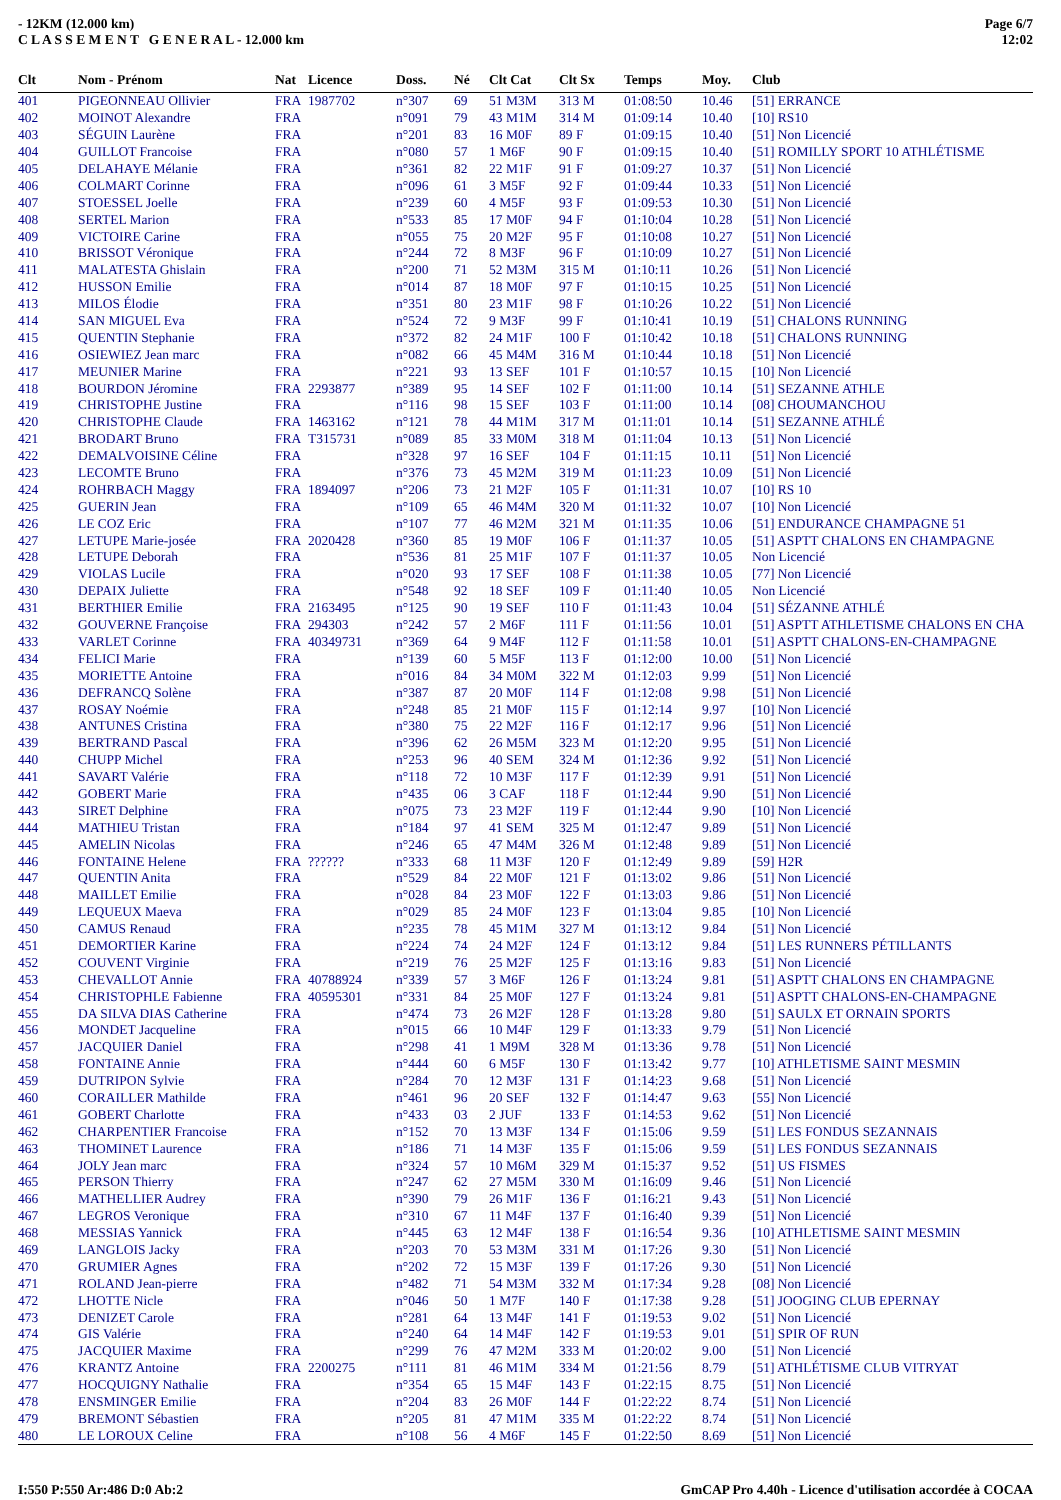- 12KM (12.000 km)
C L A S S E M E N T G E N E R A L - 12.000 km
Page 6/7
12:02
| Clt | Nom - Prénom | Nat | Licence | Doss. | Né | Clt Cat | Clt Sx | Temps | Moy. | Club |
| --- | --- | --- | --- | --- | --- | --- | --- | --- | --- | --- |
| 401 | PIGEONNEAU Ollivier | FRA | 1987702 | n°307 | 69 | 51 M3M | 313 M | 01:08:50 | 10.46 | [51] ERRANCE |
| 402 | MOINOT Alexandre | FRA | | n°091 | 79 | 43 M1M | 314 M | 01:09:14 | 10.40 | [10] RS10 |
| 403 | SÉGUIN Laurène | FRA | | n°201 | 83 | 16 M0F | 89 F | 01:09:15 | 10.40 | [51] Non Licencié |
| 404 | GUILLOT Francoise | FRA | | n°080 | 57 | 1 M6F | 90 F | 01:09:15 | 10.40 | [51] ROMILLY SPORT 10 ATHLÉTISME |
| 405 | DELAHAYE Mélanie | FRA | | n°361 | 82 | 22 M1F | 91 F | 01:09:27 | 10.37 | [51] Non Licencié |
| 406 | COLMART Corinne | FRA | | n°096 | 61 | 3 M5F | 92 F | 01:09:44 | 10.33 | [51] Non Licencié |
| 407 | STOESSEL Joelle | FRA | | n°239 | 60 | 4 M5F | 93 F | 01:09:53 | 10.30 | [51] Non Licencié |
| 408 | SERTEL Marion | FRA | | n°533 | 85 | 17 M0F | 94 F | 01:10:04 | 10.28 | [51] Non Licencié |
| 409 | VICTOIRE Carine | FRA | | n°055 | 75 | 20 M2F | 95 F | 01:10:08 | 10.27 | [51] Non Licencié |
| 410 | BRISSOT Véronique | FRA | | n°244 | 72 | 8 M3F | 96 F | 01:10:09 | 10.27 | [51] Non Licencié |
| 411 | MALATESTA Ghislain | FRA | | n°200 | 71 | 52 M3M | 315 M | 01:10:11 | 10.26 | [51] Non Licencié |
| 412 | HUSSON Emilie | FRA | | n°014 | 87 | 18 M0F | 97 F | 01:10:15 | 10.25 | [51] Non Licencié |
| 413 | MILOS Élodie | FRA | | n°351 | 80 | 23 M1F | 98 F | 01:10:26 | 10.22 | [51] Non Licencié |
| 414 | SAN MIGUEL Eva | FRA | | n°524 | 72 | 9 M3F | 99 F | 01:10:41 | 10.19 | [51] CHALONS RUNNING |
| 415 | QUENTIN Stephanie | FRA | | n°372 | 82 | 24 M1F | 100 F | 01:10:42 | 10.18 | [51] CHALONS RUNNING |
| 416 | OSIEWIEZ Jean marc | FRA | | n°082 | 66 | 45 M4M | 316 M | 01:10:44 | 10.18 | [51] Non Licencié |
| 417 | MEUNIER Marine | FRA | | n°221 | 93 | 13 SEF | 101 F | 01:10:57 | 10.15 | [10] Non Licencié |
| 418 | BOURDON Jéromine | FRA | 2293877 | n°389 | 95 | 14 SEF | 102 F | 01:11:00 | 10.14 | [51] SEZANNE ATHLE |
| 419 | CHRISTOPHE Justine | FRA | | n°116 | 98 | 15 SEF | 103 F | 01:11:00 | 10.14 | [08] CHOUMANCHOU |
| 420 | CHRISTOPHE Claude | FRA | 1463162 | n°121 | 78 | 44 M1M | 317 M | 01:11:01 | 10.14 | [51] SEZANNE ATHLÉ |
| 421 | BRODART Bruno | FRA | T315731 | n°089 | 85 | 33 M0M | 318 M | 01:11:04 | 10.13 | [51] Non Licencié |
| 422 | DEMALVOISINE Céline | FRA | | n°328 | 97 | 16 SEF | 104 F | 01:11:15 | 10.11 | [51] Non Licencié |
| 423 | LECOMTE Bruno | FRA | | n°376 | 73 | 45 M2M | 319 M | 01:11:23 | 10.09 | [51] Non Licencié |
| 424 | ROHRBACH Maggy | FRA | 1894097 | n°206 | 73 | 21 M2F | 105 F | 01:11:31 | 10.07 | [10] RS 10 |
| 425 | GUERIN Jean | FRA | | n°109 | 65 | 46 M4M | 320 M | 01:11:32 | 10.07 | [10] Non Licencié |
| 426 | LE COZ Eric | FRA | | n°107 | 77 | 46 M2M | 321 M | 01:11:35 | 10.06 | [51] ENDURANCE CHAMPAGNE 51 |
| 427 | LETUPE Marie-josée | FRA | 2020428 | n°360 | 85 | 19 M0F | 106 F | 01:11:37 | 10.05 | [51] ASPTT CHALONS EN CHAMPAGNE |
| 428 | LETUPE Deborah | FRA | | n°536 | 81 | 25 M1F | 107 F | 01:11:37 | 10.05 | Non Licencié |
| 429 | VIOLAS Lucile | FRA | | n°020 | 93 | 17 SEF | 108 F | 01:11:38 | 10.05 | [77] Non Licencié |
| 430 | DEPAIX Juliette | FRA | | n°548 | 92 | 18 SEF | 109 F | 01:11:40 | 10.05 | Non Licencié |
| 431 | BERTHIER Emilie | FRA | 2163495 | n°125 | 90 | 19 SEF | 110 F | 01:11:43 | 10.04 | [51] SÉZANNE ATHLÉ |
| 432 | GOUVERNE Françoise | FRA | 294303 | n°242 | 57 | 2 M6F | 111 F | 01:11:56 | 10.01 | [51] ASPTT ATHLETISME CHALONS EN CHA |
| 433 | VARLET Corinne | FRA | 40349731 | n°369 | 64 | 9 M4F | 112 F | 01:11:58 | 10.01 | [51] ASPTT CHALONS-EN-CHAMPAGNE |
| 434 | FELICI Marie | FRA | | n°139 | 60 | 5 M5F | 113 F | 01:12:00 | 10.00 | [51] Non Licencié |
| 435 | MORIETTE Antoine | FRA | | n°016 | 84 | 34 M0M | 322 M | 01:12:03 | 9.99 | [51] Non Licencié |
| 436 | DEFRANCQ Solène | FRA | | n°387 | 87 | 20 M0F | 114 F | 01:12:08 | 9.98 | [51] Non Licencié |
| 437 | ROSAY Noémie | FRA | | n°248 | 85 | 21 M0F | 115 F | 01:12:14 | 9.97 | [10] Non Licencié |
| 438 | ANTUNES Cristina | FRA | | n°380 | 75 | 22 M2F | 116 F | 01:12:17 | 9.96 | [51] Non Licencié |
| 439 | BERTRAND Pascal | FRA | | n°396 | 62 | 26 M5M | 323 M | 01:12:20 | 9.95 | [51] Non Licencié |
| 440 | CHUPP Michel | FRA | | n°253 | 96 | 40 SEM | 324 M | 01:12:36 | 9.92 | [51] Non Licencié |
| 441 | SAVART Valérie | FRA | | n°118 | 72 | 10 M3F | 117 F | 01:12:39 | 9.91 | [51] Non Licencié |
| 442 | GOBERT Marie | FRA | | n°435 | 06 | 3 CAF | 118 F | 01:12:44 | 9.90 | [51] Non Licencié |
| 443 | SIRET Delphine | FRA | | n°075 | 73 | 23 M2F | 119 F | 01:12:44 | 9.90 | [10] Non Licencié |
| 444 | MATHIEU Tristan | FRA | | n°184 | 97 | 41 SEM | 325 M | 01:12:47 | 9.89 | [51] Non Licencié |
| 445 | AMELIN Nicolas | FRA | | n°246 | 65 | 47 M4M | 326 M | 01:12:48 | 9.89 | [51] Non Licencié |
| 446 | FONTAINE Helene | FRA | ?????? | n°333 | 68 | 11 M3F | 120 F | 01:12:49 | 9.89 | [59] H2R |
| 447 | QUENTIN Anita | FRA | | n°529 | 84 | 22 M0F | 121 F | 01:13:02 | 9.86 | [51] Non Licencié |
| 448 | MAILLET Emilie | FRA | | n°028 | 84 | 23 M0F | 122 F | 01:13:03 | 9.86 | [51] Non Licencié |
| 449 | LEQUEUX Maeva | FRA | | n°029 | 85 | 24 M0F | 123 F | 01:13:04 | 9.85 | [10] Non Licencié |
| 450 | CAMUS Renaud | FRA | | n°235 | 78 | 45 M1M | 327 M | 01:13:12 | 9.84 | [51] Non Licencié |
| 451 | DEMORTIER Karine | FRA | | n°224 | 74 | 24 M2F | 124 F | 01:13:12 | 9.84 | [51] LES RUNNERS PÉTILLANTS |
| 452 | COUVENT Virginie | FRA | | n°219 | 76 | 25 M2F | 125 F | 01:13:16 | 9.83 | [51] Non Licencié |
| 453 | CHEVALLOT Annie | FRA | 40788924 | n°339 | 57 | 3 M6F | 126 F | 01:13:24 | 9.81 | [51] ASPTT CHALONS EN CHAMPAGNE |
| 454 | CHRISTOPHLE Fabienne | FRA | 40595301 | n°331 | 84 | 25 M0F | 127 F | 01:13:24 | 9.81 | [51] ASPTT CHALONS-EN-CHAMPAGNE |
| 455 | DA SILVA DIAS Catherine | FRA | | n°474 | 73 | 26 M2F | 128 F | 01:13:28 | 9.80 | [51] SAULX ET ORNAIN SPORTS |
| 456 | MONDET Jacqueline | FRA | | n°015 | 66 | 10 M4F | 129 F | 01:13:33 | 9.79 | [51] Non Licencié |
| 457 | JACQUIER Daniel | FRA | | n°298 | 41 | 1 M9M | 328 M | 01:13:36 | 9.78 | [51] Non Licencié |
| 458 | FONTAINE Annie | FRA | | n°444 | 60 | 6 M5F | 130 F | 01:13:42 | 9.77 | [10] ATHLETISME SAINT MESMIN |
| 459 | DUTRIPON Sylvie | FRA | | n°284 | 70 | 12 M3F | 131 F | 01:14:23 | 9.68 | [51] Non Licencié |
| 460 | CORAILLER Mathilde | FRA | | n°461 | 96 | 20 SEF | 132 F | 01:14:47 | 9.63 | [55] Non Licencié |
| 461 | GOBERT Charlotte | FRA | | n°433 | 03 | 2 JUF | 133 F | 01:14:53 | 9.62 | [51] Non Licencié |
| 462 | CHARPENTIER Francoise | FRA | | n°152 | 70 | 13 M3F | 134 F | 01:15:06 | 9.59 | [51] LES FONDUS SEZANNAIS |
| 463 | THOMINET Laurence | FRA | | n°186 | 71 | 14 M3F | 135 F | 01:15:06 | 9.59 | [51] LES FONDUS SEZANNAIS |
| 464 | JOLY Jean marc | FRA | | n°324 | 57 | 10 M6M | 329 M | 01:15:37 | 9.52 | [51] US FISMES |
| 465 | PERSON Thierry | FRA | | n°247 | 62 | 27 M5M | 330 M | 01:16:09 | 9.46 | [51] Non Licencié |
| 466 | MATHELLIER Audrey | FRA | | n°390 | 79 | 26 M1F | 136 F | 01:16:21 | 9.43 | [51] Non Licencié |
| 467 | LEGROS Veronique | FRA | | n°310 | 67 | 11 M4F | 137 F | 01:16:40 | 9.39 | [51] Non Licencié |
| 468 | MESSIAS Yannick | FRA | | n°445 | 63 | 12 M4F | 138 F | 01:16:54 | 9.36 | [10] ATHLETISME SAINT MESMIN |
| 469 | LANGLOIS Jacky | FRA | | n°203 | 70 | 53 M3M | 331 M | 01:17:26 | 9.30 | [51] Non Licencié |
| 470 | GRUMIER Agnes | FRA | | n°202 | 72 | 15 M3F | 139 F | 01:17:26 | 9.30 | [51] Non Licencié |
| 471 | ROLAND Jean-pierre | FRA | | n°482 | 71 | 54 M3M | 332 M | 01:17:34 | 9.28 | [08] Non Licencié |
| 472 | LHOTTE Nicle | FRA | | n°046 | 50 | 1 M7F | 140 F | 01:17:38 | 9.28 | [51] JOOGING CLUB EPERNAY |
| 473 | DENIZET Carole | FRA | | n°281 | 64 | 13 M4F | 141 F | 01:19:53 | 9.02 | [51] Non Licencié |
| 474 | GIS Valérie | FRA | | n°240 | 64 | 14 M4F | 142 F | 01:19:53 | 9.01 | [51] SPIR OF RUN |
| 475 | JACQUIER Maxime | FRA | | n°299 | 76 | 47 M2M | 333 M | 01:20:02 | 9.00 | [51] Non Licencié |
| 476 | KRANTZ Antoine | FRA | 2200275 | n°111 | 81 | 46 M1M | 334 M | 01:21:56 | 8.79 | [51] ATHLÉTISME CLUB VITRYAT |
| 477 | HOCQUIGNY Nathalie | FRA | | n°354 | 65 | 15 M4F | 143 F | 01:22:15 | 8.75 | [51] Non Licencié |
| 478 | ENSMINGER Emilie | FRA | | n°204 | 83 | 26 M0F | 144 F | 01:22:22 | 8.74 | [51] Non Licencié |
| 479 | BREMONT Sébastien | FRA | | n°205 | 81 | 47 M1M | 335 M | 01:22:22 | 8.74 | [51] Non Licencié |
| 480 | LE LOROUX Celine | FRA | | n°108 | 56 | 4 M6F | 145 F | 01:22:50 | 8.69 | [51] Non Licencié |
I:550 P:550 Ar:486 D:0 Ab:2 GmCAP Pro 4.40h - Licence d'utilisation accordée à COCAA